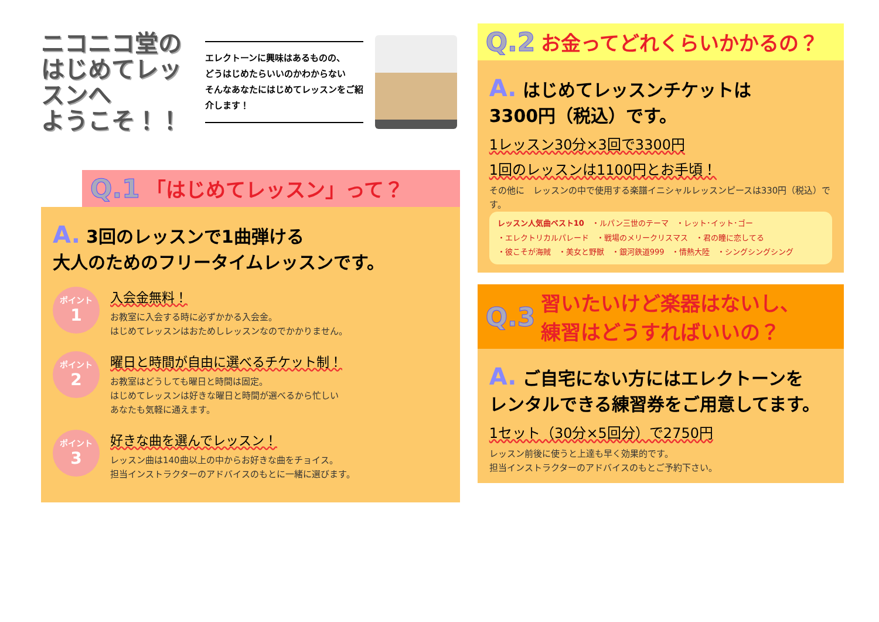ニコニコ堂の
はじめてレッスンへ
ようこそ！！
エレクトーンに興味はあるものの、
どうはじめたらいいのかわからない
そんなあなたにはじめてレッスンをご紹介します！
Q.1 「はじめてレッスン」って？
A. 3回のレッスンで1曲弾ける
大人のためのフリータイムレッスンです。
ポイント
1
入会金無料！
お教室に入会する時に必ずかかる入会金。
はじめてレッスンはおためしレッスンなのでかかりません。
ポイント
2
曜日と時間が自由に選べるチケット制！
お教室はどうしても曜日と時間は固定。
はじめてレッスンは好きな曜日と時間が選べるから忙しい
あなたも気軽に通えます。
ポイント
3
好きな曲を選んでレッスン！
レッスン曲は140曲以上の中からお好きな曲をチョイス。
担当インストラクターのアドバイスのもとに一緒に選びます。
Q.2 お金ってどれくらいかかるの？
A. はじめてレッスンチケットは
3300円（税込）です。
1レッスン30分×3回で3300円
1回のレッスンは1100円とお手頃！
その他に　レッスンの中で使用する楽譜イニシャルレッスンピースは330円（税込）です。
レッスン人気曲ベスト10　・ルパン三世のテーマ　・レット･イット･ゴー
・エレクトリカルパレード　・戦場のメリークリスマス　・君の瞳に恋してる
・彼こそが海賊　・美女と野獣　・銀河鉄道999　・情熱大陸　・シングシングシング
Q.3 習いたいけど楽器はないし、
練習はどうすればいいの？
A. ご自宅にない方にはエレクトーンを
レンタルできる練習券をご用意してます。
1セット（30分×5回分）で2750円
レッスン前後に使うと上達も早く効果的です。
担当インストラクターのアドバイスのもとご予約下さい。